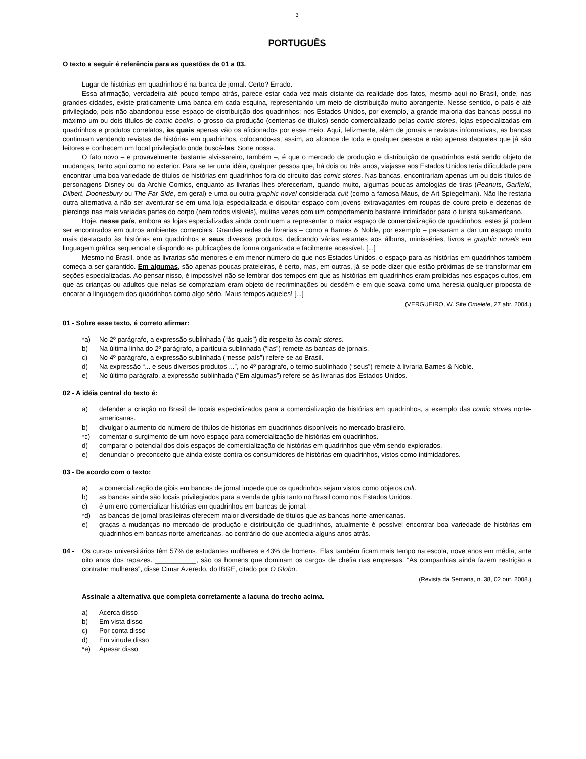3
PORTUGUÊS
O texto a seguir é referência para as questões de 01 a 03.
Lugar de histórias em quadrinhos é na banca de jornal. Certo? Errado.
Essa afirmação, verdadeira até pouco tempo atrás, parece estar cada vez mais distante da realidade dos fatos, mesmo aqui no Brasil, onde, nas grandes cidades, existe praticamente uma banca em cada esquina, representando um meio de distribuição muito abrangente. Nesse sentido, o país é até privilegiado, pois não abandonou esse espaço de distribuição dos quadrinhos: nos Estados Unidos, por exemplo, a grande maioria das bancas possui no máximo um ou dois títulos de comic books, o grosso da produção (centenas de títulos) sendo comercializado pelas comic stores, lojas especializadas em quadrinhos e produtos correlatos, às quais apenas vão os aficionados por esse meio. Aqui, felizmente, além de jornais e revistas informativas, as bancas continuam vendendo revistas de histórias em quadrinhos, colocando-as, assim, ao alcance de toda e qualquer pessoa e não apenas daqueles que já são leitores e conhecem um local privilegiado onde buscá-las. Sorte nossa.
O fato novo – e provavelmente bastante alvissareiro, também –, é que o mercado de produção e distribuição de quadrinhos está sendo objeto de mudanças, tanto aqui como no exterior. Para se ter uma idéia, qualquer pessoa que, há dois ou três anos, viajasse aos Estados Unidos teria dificuldade para encontrar uma boa variedade de títulos de histórias em quadrinhos fora do circuito das comic stores. Nas bancas, encontrariam apenas um ou dois títulos de personagens Disney ou da Archie Comics, enquanto as livrarias lhes ofereceriam, quando muito, algumas poucas antologias de tiras (Peanuts, Garfield, Dilbert, Doonesbury ou The Far Side, em geral) e uma ou outra graphic novel considerada cult (como a famosa Maus, de Art Spiegelman). Não lhe restaria outra alternativa a não ser aventurar-se em uma loja especializada e disputar espaço com jovens extravagantes em roupas de couro preto e dezenas de piercings nas mais variadas partes do corpo (nem todos visíveis), muitas vezes com um comportamento bastante intimidador para o turista sul-americano.
Hoje, nesse país, embora as lojas especializadas ainda continuem a representar o maior espaço de comercialização de quadrinhos, estes já podem ser encontrados em outros ambientes comerciais. Grandes redes de livrarias – como a Barnes & Noble, por exemplo – passaram a dar um espaço muito mais destacado às histórias em quadrinhos e seus diversos produtos, dedicando várias estantes aos álbuns, minisséries, livros e graphic novels em linguagem gráfica seqüencial e dispondo as publicações de forma organizada e facilmente acessível. [...]
Mesmo no Brasil, onde as livrarias são menores e em menor número do que nos Estados Unidos, o espaço para as histórias em quadrinhos também começa a ser garantido. Em algumas, são apenas poucas prateleiras, é certo, mas, em outras, já se pode dizer que estão próximas de se transformar em seções especializadas. Ao pensar nisso, é impossível não se lembrar dos tempos em que as histórias em quadrinhos eram proibidas nos espaços cultos, em que as crianças ou adultos que nelas se compraziam eram objeto de recriminações ou desdém e em que soava como uma heresia qualquer proposta de encarar a linguagem dos quadrinhos como algo sério. Maus tempos aqueles! [...]
(VERGUEIRO, W. Site Omelete, 27 abr. 2004.)
01 - Sobre esse texto, é correto afirmar:
*a) No 2º parágrafo, a expressão sublinhada (“às quais”) diz respeito às comic stores.
b) Na última linha do 2º parágrafo, a partícula sublinhada (“las”) remete às bancas de jornais.
c) No 4º parágrafo, a expressão sublinhada (“nesse país”) refere-se ao Brasil.
d) Na expressão “... e seus diversos produtos ...”, no 4º parágrafo, o termo sublinhado (“seus”) remete à livraria Barnes & Noble.
e) No último parágrafo, a expressão sublinhada (“Em algumas”) refere-se às livrarias dos Estados Unidos.
02 - A idéia central do texto é:
a) defender a criação no Brasil de locais especializados para a comercialização de histórias em quadrinhos, a exemplo das comic stores norte-americanas.
b) divulgar o aumento do número de títulos de histórias em quadrinhos disponíveis no mercado brasileiro.
*c) comentar o surgimento de um novo espaço para comercialização de histórias em quadrinhos.
d) comparar o potencial dos dois espaços de comercialização de histórias em quadrinhos que vêm sendo explorados.
e) denunciar o preconceito que ainda existe contra os consumidores de histórias em quadrinhos, vistos como intimidadores.
03 - De acordo com o texto:
a) a comercialização de gibis em bancas de jornal impede que os quadrinhos sejam vistos como objetos cult.
b) as bancas ainda são locais privilegiados para a venda de gibis tanto no Brasil como nos Estados Unidos.
c) é um erro comercializar histórias em quadrinhos em bancas de jornal.
*d) as bancas de jornal brasileiras oferecem maior diversidade de títulos que as bancas norte-americanas.
e) graças a mudanças no mercado de produção e distribuição de quadrinhos, atualmente é possível encontrar boa variedade de histórias em quadrinhos em bancas norte-americanas, ao contrário do que acontecia alguns anos atrás.
04 - Os cursos universitários têm 57% de estudantes mulheres e 43% de homens. Elas também ficam mais tempo na escola, nove anos em média, ante oito anos dos rapazes. ___________, são os homens que dominam os cargos de chefia nas empresas. “As companhias ainda fazem restrição a contratar mulheres”, disse Cimar Azeredo, do IBGE, citado por O Globo.
(Revista da Semana, n. 38, 02 out. 2008.)
Assinale a alternativa que completa corretamente a lacuna do trecho acima.
a) Acerca disso
b) Em vista disso
c) Por conta disso
d) Em virtude disso
*e) Apesar disso